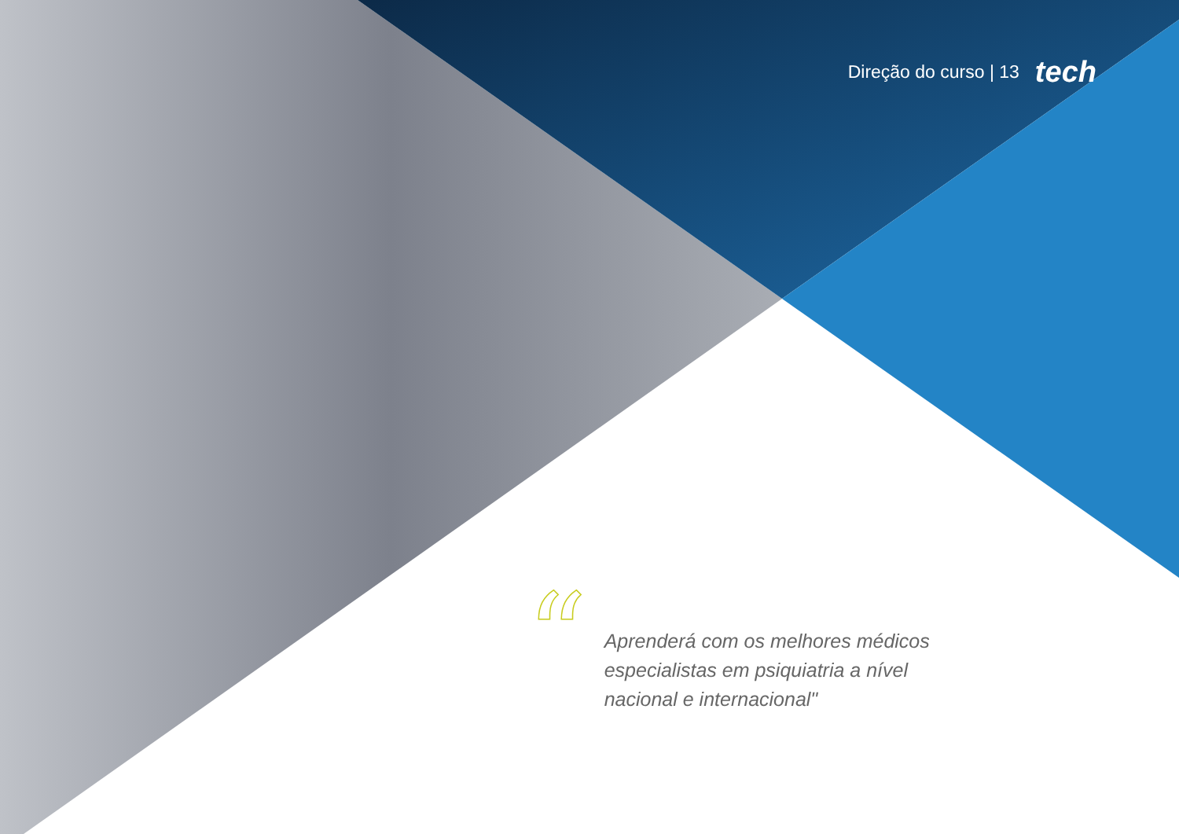Direção do curso | 13 tech
“
Aprenderá com os melhores médicos especialistas em psiquiatria a nível nacional e internacional"